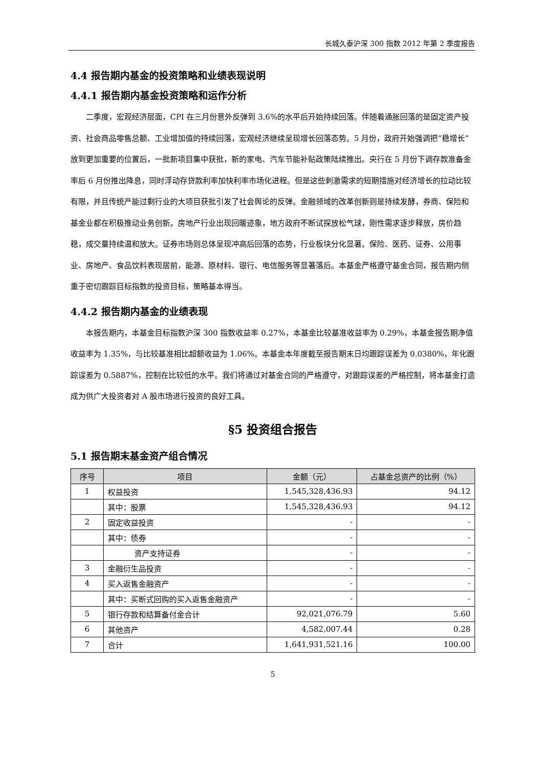长城久泰沪深 300 指数 2012 年第 2 季度报告
4.4 报告期内基金的投资策略和业绩表现说明
4.4.1 报告期内基金投资策略和运作分析
二季度，宏观经济层面，CPI 在三月份意外反弹到 3.6%的水平后开始持续回落。伴随着通胀回落的是固定资产投资、社会商品零售总额、工业增加值的持续回落，宏观经济继续呈现增长回落态势。5 月份，政府开始强调把“稳增长”放到更加重要的位置后，一批新项目集中获批，新的家电、汽车节能补贴政策陆续推出。央行在 5 月份下调存款准备金率后 6 月份推出降息，同时浮动存贷款利率加快利率市场化进程。但是这些刺激需求的短期措施对经济增长的拉动比较有限，并且传统产能过剩行业的大项目获批引发了社会舆论的反弹。金融领域的改革创新则是持续发酵，券商、保险和基金业都在积极推动业务创新。房地产行业出现回暖迹象，地方政府不断试探放松气球，刚性需求逐步释放，房价趋稳，成交量持续温和放大。证券市场则总体呈现冲高后回落的态势，行业板块分化显著。保险、医药、证券、公用事业、房地产、食品饮料表现居前，能源、原材料、银行、电信服务等显著落后。本基金严格遵守基金合同，报告期内侧重于密切跟踪目标指数的投资目标，策略基本得当。
4.4.2 报告期内基金的业绩表现
本报告期内，本基金目标指数沪深 300 指数收益率 0.27%，本基金比较基准收益率为 0.29%，本基金报告期净值收益率为 1.35%，与比较基准相比超额收益为 1.06%。本基金本年度截至报告期末日均跟踪误差为 0.0380%，年化跟踪误差为 0.5887%，控制在比较低的水平。我们将通过对基金合同的严格遵守，对跟踪误差的严格控制，将本基金打造成为供广大投资者对 A 股市场进行投资的良好工具。
§5 投资组合报告
5.1 报告期末基金资产组合情况
| 序号 | 项目 | 金额（元） | 占基金总资产的比例（%） |
| --- | --- | --- | --- |
| 1 | 权益投资 | 1,545,328,436.93 | 94.12 |
| | 其中：股票 | 1,545,328,436.93 | 94.12 |
| 2 | 固定收益投资 | - | - |
| | 其中：债券 | - | - |
| | 资产支持证券 | - | - |
| 3 | 金融衍生品投资 | - | - |
| 4 | 买入返售金融资产 | - | - |
| | 其中：买断式回购的买入返售金融资产 | - | - |
| 5 | 银行存款和结算备付金合计 | 92,021,076.79 | 5.60 |
| 6 | 其他资产 | 4,582,007.44 | 0.28 |
| 7 | 合计 | 1,641,931,521.16 | 100.00 |
5